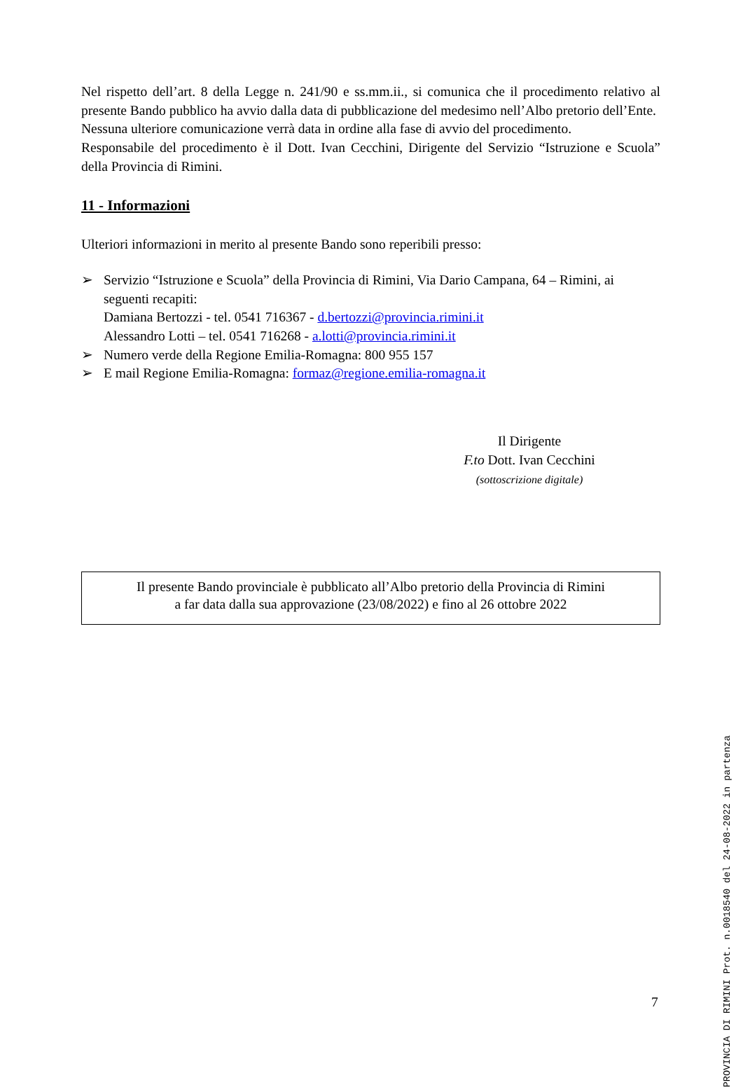Nel rispetto dell’art. 8 della Legge n. 241/90 e ss.mm.ii., si comunica che il procedimento relativo al presente Bando pubblico ha avvio dalla data di pubblicazione del medesimo nell’Albo pretorio dell’Ente.
Nessuna ulteriore comunicazione verrà data in ordine alla fase di avvio del procedimento.
Responsabile del procedimento è il Dott. Ivan Cecchini, Dirigente del Servizio “Istruzione e Scuola” della Provincia di Rimini.
11 - Informazioni
Ulteriori informazioni in merito al presente Bando sono reperibili presso:
➢ Servizio “Istruzione e Scuola” della Provincia di Rimini, Via Dario Campana, 64 – Rimini, ai seguenti recapiti:
Damiana Bertozzi - tel. 0541 716367 - d.bertozzi@provincia.rimini.it
Alessandro Lotti – tel. 0541 716268 - a.lotti@provincia.rimini.it
➢ Numero verde della Regione Emilia-Romagna: 800 955 157
➢ E mail Regione Emilia-Romagna: formaz@regione.emilia-romagna.it
Il Dirigente
F.to Dott. Ivan Cecchini
(sottoscrizione digitale)
Il presente Bando provinciale è pubblicato all’Albo pretorio della Provincia di Rimini
a far data dalla sua approvazione (23/08/2022) e fino al 26 ottobre 2022
7
PROVINCIA DI RIMINI Prot. n.0018540 del 24-08-2022 in partenza